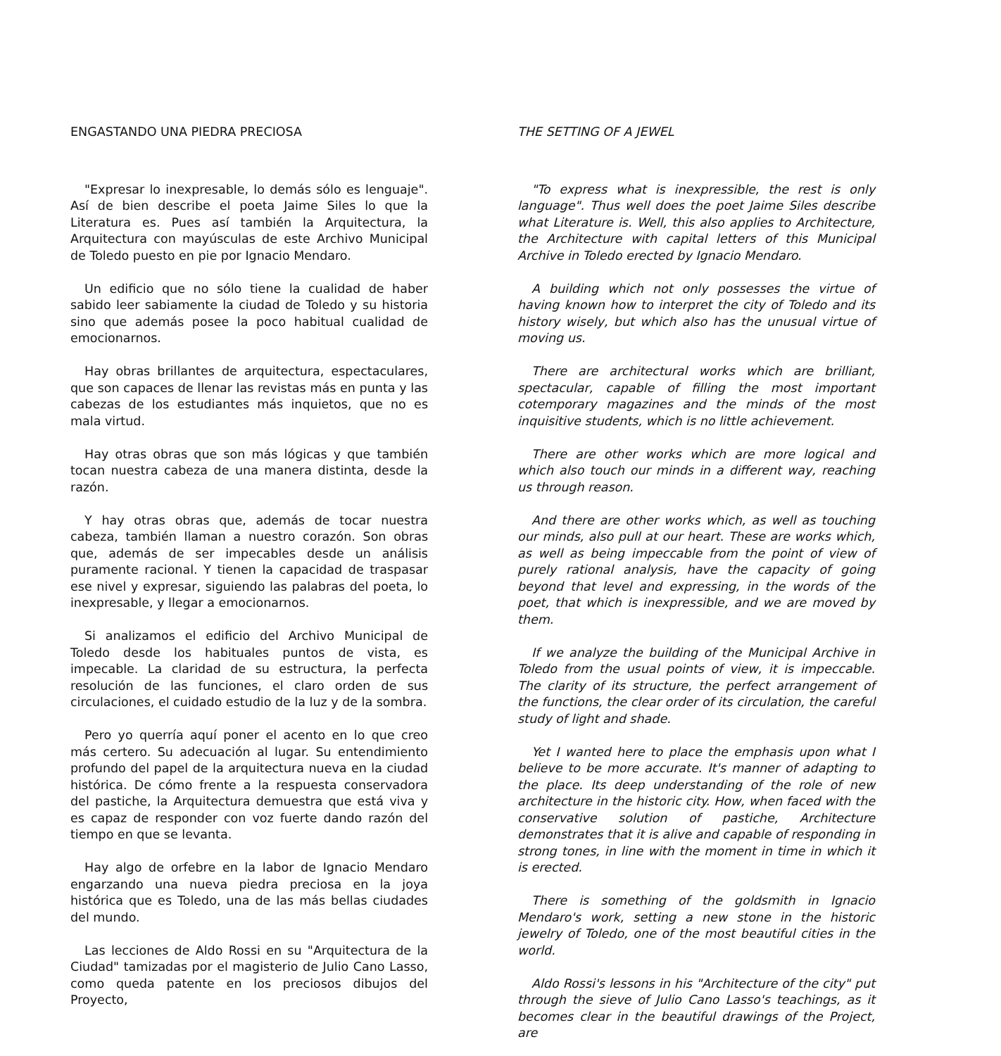ENGASTANDO UNA PIEDRA PRECIOSA
"Expresar lo inexpresable, lo demás sólo es lenguaje". Así de bien describe el poeta Jaime Siles lo que la Literatura es. Pues así también la Arquitectura, la Arquitectura con mayúsculas de este Archivo Municipal de Toledo puesto en pie por Ignacio Mendaro.
Un edificio que no sólo tiene la cualidad de haber sabido leer sabiamente la ciudad de Toledo y su historia sino que además posee la poco habitual cualidad de emocionarnos.
Hay obras brillantes de arquitectura, espectaculares, que son capaces de llenar las revistas más en punta y las cabezas de los estudiantes más inquietos, que no es mala virtud.
Hay otras obras que son más lógicas y que también tocan nuestra cabeza de una manera distinta, desde la razón.
Y hay otras obras que, además de tocar nuestra cabeza, también llaman a nuestro corazón. Son obras que, además de ser impecables desde un análisis puramente racional. Y tienen la capacidad de traspasar ese nivel y expresar, siguiendo las palabras del poeta, lo inexpresable, y llegar a emocionarnos.
Si analizamos el edificio del Archivo Municipal de Toledo desde los habituales puntos de vista, es impecable. La claridad de su estructura, la perfecta resolución de las funciones, el claro orden de sus circulaciones, el cuidado estudio de la luz y de la sombra.
Pero yo querría aquí poner el acento en lo que creo más certero. Su adecuación al lugar. Su entendimiento profundo del papel de la arquitectura nueva en la ciudad histórica. De cómo frente a la respuesta conservadora del pastiche, la Arquitectura demuestra que está viva y es capaz de responder con voz fuerte dando razón del tiempo en que se levanta.
Hay algo de orfebre en la labor de Ignacio Mendaro engarzando una nueva piedra preciosa en la joya histórica que es Toledo, una de las más bellas ciudades del mundo.
Las lecciones de Aldo Rossi en su "Arquitectura de la Ciudad" tamizadas por el magisterio de Julio Cano Lasso, como queda patente en los preciosos dibujos del Proyecto,
THE SETTING OF A JEWEL
"To express what is inexpressible, the rest is only language". Thus well does the poet Jaime Siles describe what Literature is. Well, this also applies to Architecture, the Architecture with capital letters of this Municipal Archive in Toledo erected by Ignacio Mendaro.
A building which not only possesses the virtue of having known how to interpret the city of Toledo and its history wisely, but which also has the unusual virtue of moving us.
There are architectural works which are brilliant, spectacular, capable of filling the most important cotemporary magazines and the minds of the most inquisitive students, which is no little achievement.
There are other works which are more logical and which also touch our minds in a different way, reaching us through reason.
And there are other works which, as well as touching our minds, also pull at our heart. These are works which, as well as being impeccable from the point of view of purely rational analysis, have the capacity of going beyond that level and expressing, in the words of the poet, that which is inexpressible, and we are moved by them.
If we analyze the building of the Municipal Archive in Toledo from the usual points of view, it is impeccable. The clarity of its structure, the perfect arrangement of the functions, the clear order of its circulation, the careful study of light and shade.
Yet I wanted here to place the emphasis upon what I believe to be more accurate. It's manner of adapting to the place. Its deep understanding of the role of new architecture in the historic city. How, when faced with the conservative solution of pastiche, Architecture demonstrates that it is alive and capable of responding in strong tones, in line with the moment in time in which it is erected.
There is something of the goldsmith in Ignacio Mendaro's work, setting a new stone in the historic jewelry of Toledo, one of the most beautiful cities in the world.
Aldo Rossi's lessons in his "Architecture of the city" put through the sieve of Julio Cano Lasso's teachings, as it becomes clear in the beautiful drawings of the Project, are